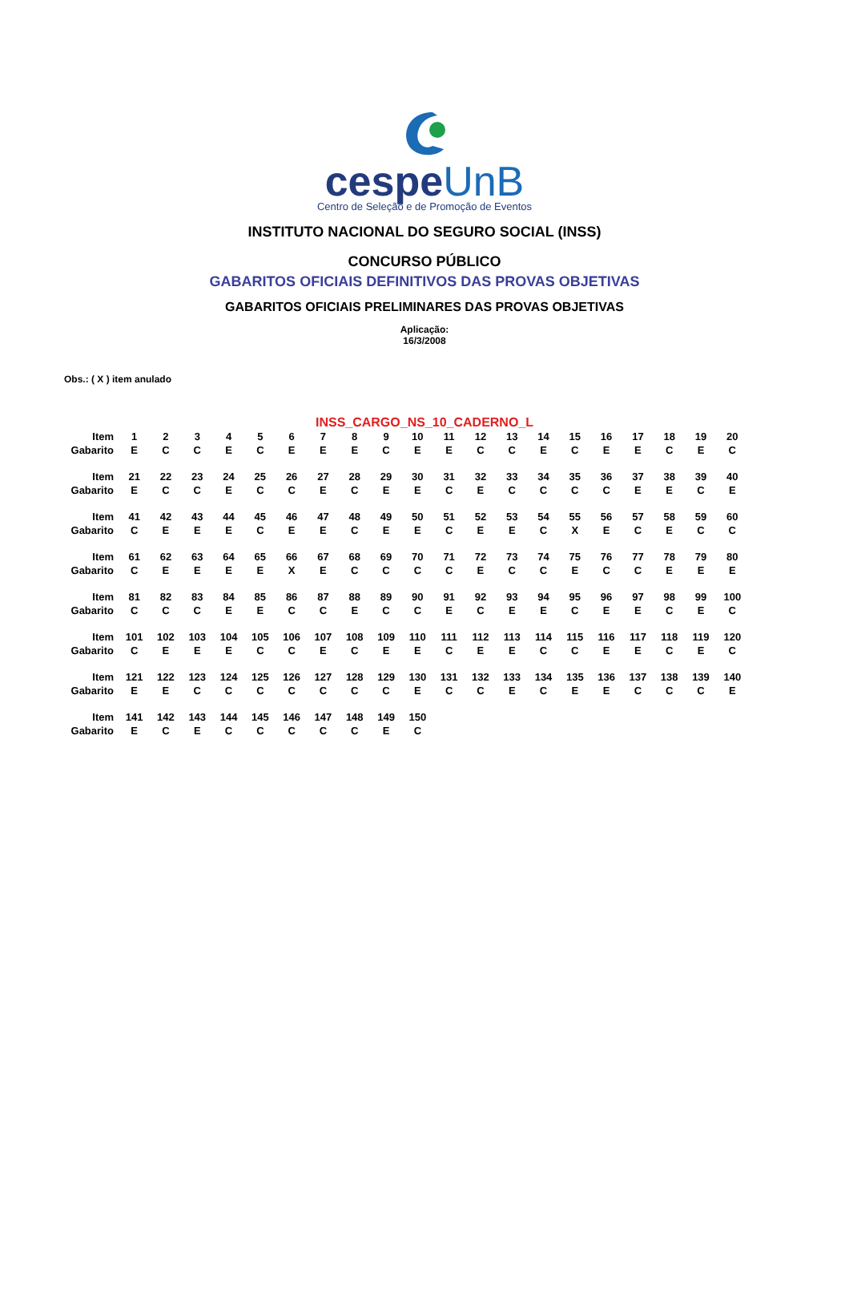cespeUnB
Centro de Seleção e de Promoção de Eventos
INSTITUTO NACIONAL DO SEGURO SOCIAL (INSS)
CONCURSO PÚBLICO
GABARITOS OFICIAIS DEFINITIVOS DAS PROVAS OBJETIVAS
GABARITOS OFICIAIS PRELIMINARES DAS PROVAS OBJETIVAS
Aplicação:
16/3/2008
Obs.: ( X ) item anulado
INSS_CARGO_NS_10_CADERNO_L
| Item | 1 | 2 | 3 | 4 | 5 | 6 | 7 | 8 | 9 | 10 | 11 | 12 | 13 | 14 | 15 | 16 | 17 | 18 | 19 | 20 |
| Gabarito | E | C | C | E | C | E | E | E | C | E | E | C | C | E | C | E | E | C | E | C |
| Item | 21 | 22 | 23 | 24 | 25 | 26 | 27 | 28 | 29 | 30 | 31 | 32 | 33 | 34 | 35 | 36 | 37 | 38 | 39 | 40 |
| Gabarito | E | C | C | E | C | C | E | C | E | E | C | E | C | C | C | C | E | E | C | E |
| Item | 41 | 42 | 43 | 44 | 45 | 46 | 47 | 48 | 49 | 50 | 51 | 52 | 53 | 54 | 55 | 56 | 57 | 58 | 59 | 60 |
| Gabarito | C | E | E | E | C | E | E | C | E | E | C | E | E | C | X | E | C | E | C | C |
| Item | 61 | 62 | 63 | 64 | 65 | 66 | 67 | 68 | 69 | 70 | 71 | 72 | 73 | 74 | 75 | 76 | 77 | 78 | 79 | 80 |
| Gabarito | C | E | E | E | E | X | E | C | C | C | C | E | C | C | E | C | C | E | E | E |
| Item | 81 | 82 | 83 | 84 | 85 | 86 | 87 | 88 | 89 | 90 | 91 | 92 | 93 | 94 | 95 | 96 | 97 | 98 | 99 | 100 |
| Gabarito | C | C | C | E | E | C | C | E | C | C | E | C | E | E | C | E | E | C | E | C |
| Item | 101 | 102 | 103 | 104 | 105 | 106 | 107 | 108 | 109 | 110 | 111 | 112 | 113 | 114 | 115 | 116 | 117 | 118 | 119 | 120 |
| Gabarito | C | E | E | E | C | C | E | C | E | E | C | E | E | C | C | E | E | C | E | C |
| Item | 121 | 122 | 123 | 124 | 125 | 126 | 127 | 128 | 129 | 130 | 131 | 132 | 133 | 134 | 135 | 136 | 137 | 138 | 139 | 140 |
| Gabarito | E | E | C | C | C | C | C | C | C | E | C | C | E | C | E | E | C | C | C | E |
| Item | 141 | 142 | 143 | 144 | 145 | 146 | 147 | 148 | 149 | 150 | | | | | | | | | | |
| Gabarito | E | C | E | C | C | C | C | C | E | C | | | | | | | | | | |